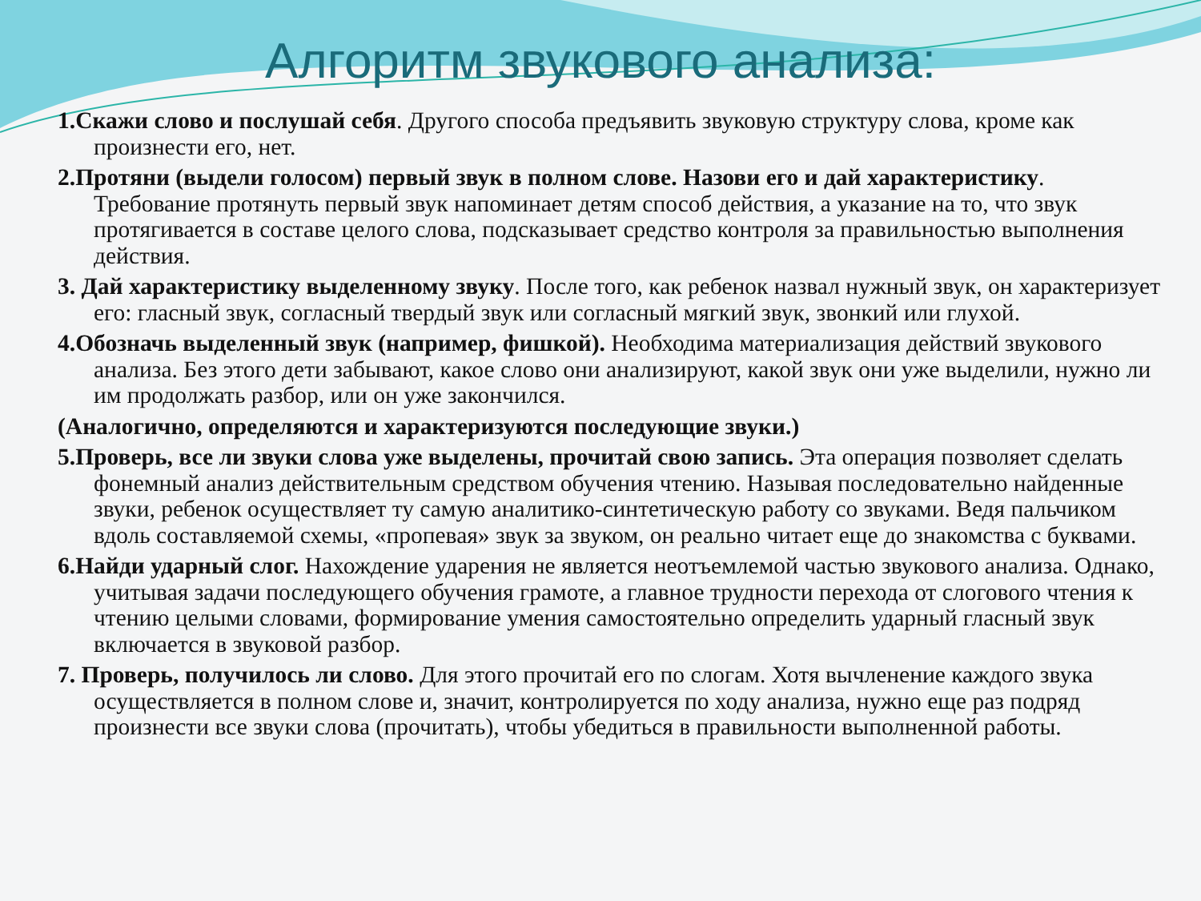Алгоритм звукового анализа:
1.Скажи слово и послушай себя. Другого способа предъявить звуковую структуру слова, кроме как произнести его, нет.
2.Протяни (выдели голосом) первый звук в полном слове. Назови его и дай характеристику. Требование протянуть первый звук напоминает детям способ действия, а указание на то, что звук протягивается в составе целого слова, подсказывает средство контроля за правильностью выполнения действия.
3. Дай характеристику выделенному звуку. После того, как ребенок назвал нужный звук, он характеризует его: гласный звук, согласный твердый звук или согласный мягкий звук, звонкий или глухой.
4.Обозначь выделенный звук (например, фишкой). Необходима материализация действий звукового анализа. Без этого дети забывают, какое слово они анализируют, какой звук они уже выделили, нужно ли им продолжать разбор, или он уже закончился.
(Аналогично, определяются и характеризуются последующие звуки.)
5.Проверь, все ли звуки слова уже выделены, прочитай свою запись. Эта операция позволяет сделать фонемный анализ действительным средством обучения чтению. Называя последовательно найденные звуки, ребенок осуществляет ту самую аналитико-синтетическую работу со звуками. Ведя пальчиком вдоль составляемой схемы, «пропевая» звук за звуком, он реально читает еще до знакомства с буквами.
6.Найди ударный слог. Нахождение ударения не является неотъемлемой частью звукового анализа. Однако, учитывая задачи последующего обучения грамоте, а главное трудности перехода от слогового чтения к чтению целыми словами, формирование умения самостоятельно определить ударный гласный звук включается в звуковой разбор.
7. Проверь, получилось ли слово. Для этого прочитай его по слогам. Хотя вычленение каждого звука осуществляется в полном слове и, значит, контролируется по ходу анализа, нужно еще раз подряд произнести все звуки слова (прочитать), чтобы убедиться в правильности выполненной работы.